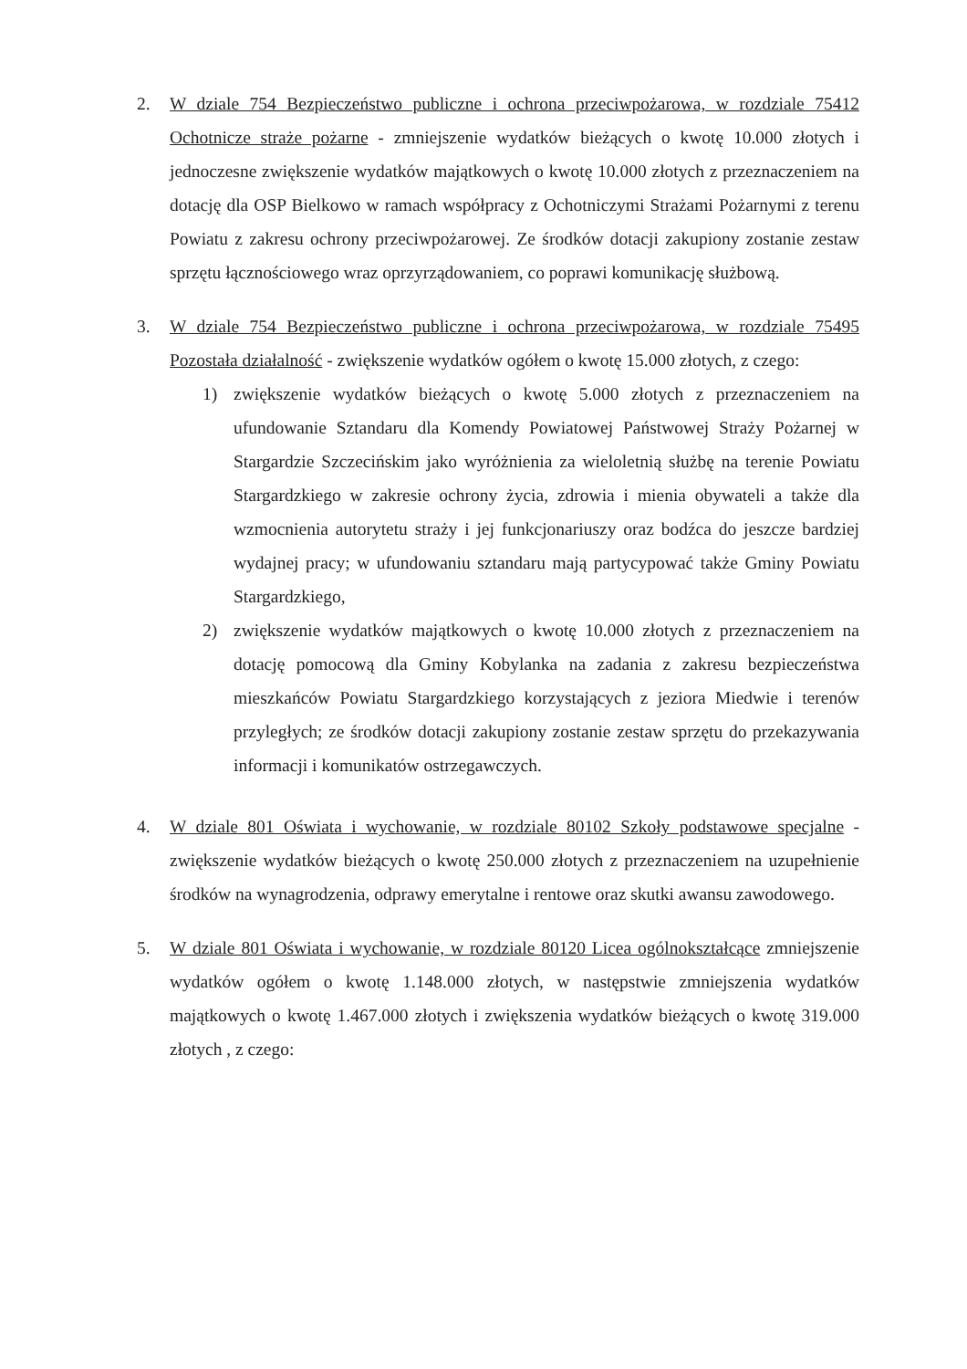2. W dziale 754 Bezpieczeństwo publiczne i ochrona przeciwpożarowa, w rozdziale 75412 Ochotnicze straże pożarne - zmniejszenie wydatków bieżących o kwotę 10.000 złotych i jednoczesne zwiększenie wydatków majątkowych o kwotę 10.000 złotych z przeznaczeniem na dotację dla OSP Bielkowo w ramach współpracy z Ochotniczymi Strażami Pożarnymi z terenu Powiatu z zakresu ochrony przeciwpożarowej. Ze środków dotacji zakupiony zostanie zestaw sprzętu łącznościowego wraz oprzyrządowaniem, co poprawi komunikację służbową.
3. W dziale 754 Bezpieczeństwo publiczne i ochrona przeciwpożarowa, w rozdziale 75495 Pozostała działalność - zwiększenie wydatków ogółem o kwotę 15.000 złotych, z czego:
1) zwiększenie wydatków bieżących o kwotę 5.000 złotych z przeznaczeniem na ufundowanie Sztandaru dla Komendy Powiatowej Państwowej Straży Pożarnej w Stargardzie Szczecińskim jako wyróżnienia za wieloletnią służbę na terenie Powiatu Stargardzkiego w zakresie ochrony życia, zdrowia i mienia obywateli a także dla wzmocnienia autorytetu straży i jej funkcjonariuszy oraz bodźca do jeszcze bardziej wydajnej pracy; w ufundowaniu sztandaru mają partycypować także Gminy Powiatu Stargardzkiego,
2) zwiększenie wydatków majątkowych o kwotę 10.000 złotych z przeznaczeniem na dotację pomocową dla Gminy Kobylanka na zadania z zakresu bezpieczeństwa mieszkańców Powiatu Stargardzkiego korzystających z jeziora Miedwie i terenów przyległych; ze środków dotacji zakupiony zostanie zestaw sprzętu do przekazywania informacji i komunikatów ostrzegawczych.
4. W dziale 801 Oświata i wychowanie, w rozdziale 80102 Szkoły podstawowe specjalne - zwiększenie wydatków bieżących o kwotę 250.000 złotych z przeznaczeniem na uzupełnienie środków na wynagrodzenia, odprawy emerytalne i rentowe oraz skutki awansu zawodowego.
5. W dziale 801 Oświata i wychowanie, w rozdziale 80120 Licea ogólnokształcące zmniejszenie wydatków ogółem o kwotę 1.148.000 złotych, w następstwie zmniejszenia wydatków majątkowych o kwotę 1.467.000 złotych i zwiększenia wydatków bieżących o kwotę 319.000 złotych , z czego: